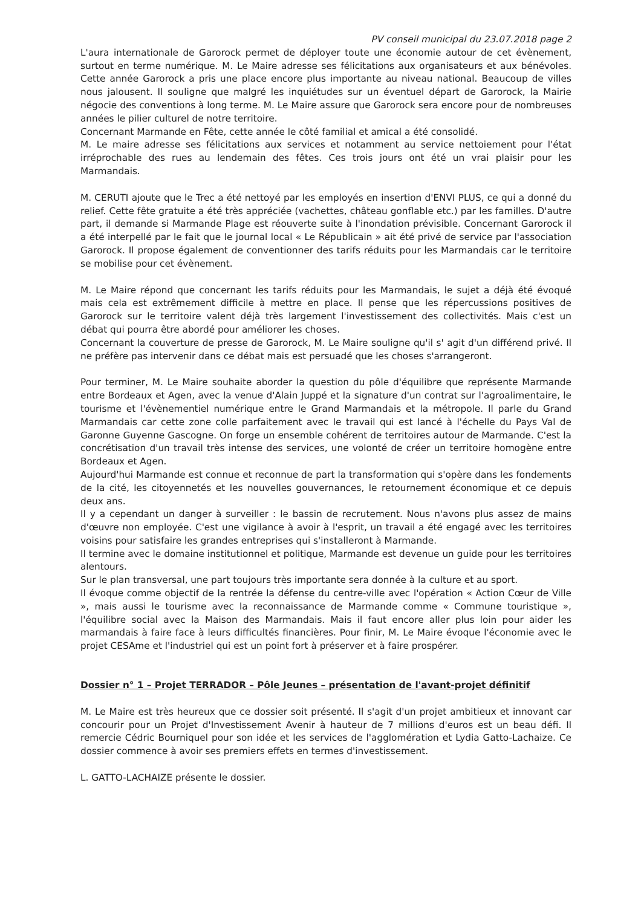PV conseil municipal du 23.07.2018 page 2
L'aura internationale de Garorock permet de déployer toute une économie autour de cet évènement, surtout en terme numérique. M. Le Maire adresse ses félicitations aux organisateurs et aux bénévoles. Cette année Garorock a pris une place encore plus importante au niveau national. Beaucoup de villes nous jalousent. Il souligne que malgré les inquiétudes sur un éventuel départ de Garorock, la Mairie négocie des conventions à long terme. M. Le Maire assure que Garorock sera encore pour de nombreuses années le pilier culturel de notre territoire.
Concernant Marmande en Fête, cette année le côté familial et amical a été consolidé.
M. Le maire adresse ses félicitations aux services et notamment au service nettoiement pour l'état irréprochable des rues au lendemain des fêtes. Ces trois jours ont été un vrai plaisir pour les Marmandais.
M. CERUTI ajoute que le Trec a été nettoyé par les employés en insertion d'ENVI PLUS, ce qui a donné du relief. Cette fête gratuite a été très appréciée (vachettes, château gonflable etc.) par les familles. D'autre part, il demande si Marmande Plage est réouverte suite à l'inondation prévisible. Concernant Garorock il a été interpellé par le fait que le journal local « Le Républicain » ait été privé de service par l'association Garorock. Il propose également de conventionner des tarifs réduits pour les Marmandais car le territoire se mobilise pour cet évènement.
M. Le Maire répond que concernant les tarifs réduits pour les Marmandais, le sujet a déjà été évoqué mais cela est extrêmement difficile à mettre en place. Il pense que les répercussions positives de Garorock sur le territoire valent déjà très largement l'investissement des collectivités. Mais c'est un débat qui pourra être abordé pour améliorer les choses.
Concernant la couverture de presse de Garorock, M. Le Maire souligne qu'il s' agit d'un différend privé. Il ne préfère pas intervenir dans ce débat mais est persuadé que les choses s'arrangeront.
Pour terminer, M. Le Maire souhaite aborder la question du pôle d'équilibre que représente Marmande entre Bordeaux et Agen, avec la venue d'Alain Juppé et la signature d'un contrat sur l'agroalimentaire, le tourisme et l'évènementiel numérique entre le Grand Marmandais et la métropole. Il parle du Grand Marmandais car cette zone colle parfaitement avec le travail qui est lancé à l'échelle du Pays Val de Garonne Guyenne Gascogne. On forge un ensemble cohérent de territoires autour de Marmande. C'est la concrétisation d'un travail très intense des services, une volonté de créer un territoire homogène entre Bordeaux et Agen.
Aujourd'hui Marmande est connue et reconnue de part la transformation qui s'opère dans les fondements de la cité, les citoyennetés et les nouvelles gouvernances, le retournement économique et ce depuis deux ans.
Il y a cependant un danger à surveiller : le bassin de recrutement. Nous n'avons plus assez de mains d'œuvre non employée. C'est une vigilance à avoir à l'esprit, un travail a été engagé avec les territoires voisins pour satisfaire les grandes entreprises qui s'installeront à Marmande.
Il termine avec le domaine institutionnel et politique, Marmande est devenue un guide pour les territoires alentours.
Sur le plan transversal, une part toujours très importante sera donnée à la culture et au sport.
Il évoque comme objectif de la rentrée la défense du centre-ville avec l'opération « Action Cœur de Ville », mais aussi le tourisme avec la reconnaissance de Marmande comme « Commune touristique », l'équilibre social avec la Maison des Marmandais. Mais il faut encore aller plus loin pour aider les marmandais à faire face à leurs difficultés financières. Pour finir, M. Le Maire évoque l'économie avec le projet CESAme et l'industriel qui est un point fort à préserver et à faire prospérer.
Dossier n° 1 – Projet TERRADOR – Pôle Jeunes – présentation de l'avant-projet définitif
M. Le Maire est très heureux que ce dossier soit présenté. Il s'agit d'un projet ambitieux et innovant car concourir pour un Projet d'Investissement Avenir à hauteur de 7 millions d'euros est un beau défi. Il remercie Cédric Bourniquel pour son idée et les services de l'agglomération et Lydia Gatto-Lachaize. Ce dossier commence à avoir ses premiers effets en termes d'investissement.
L. GATTO-LACHAIZE présente le dossier.